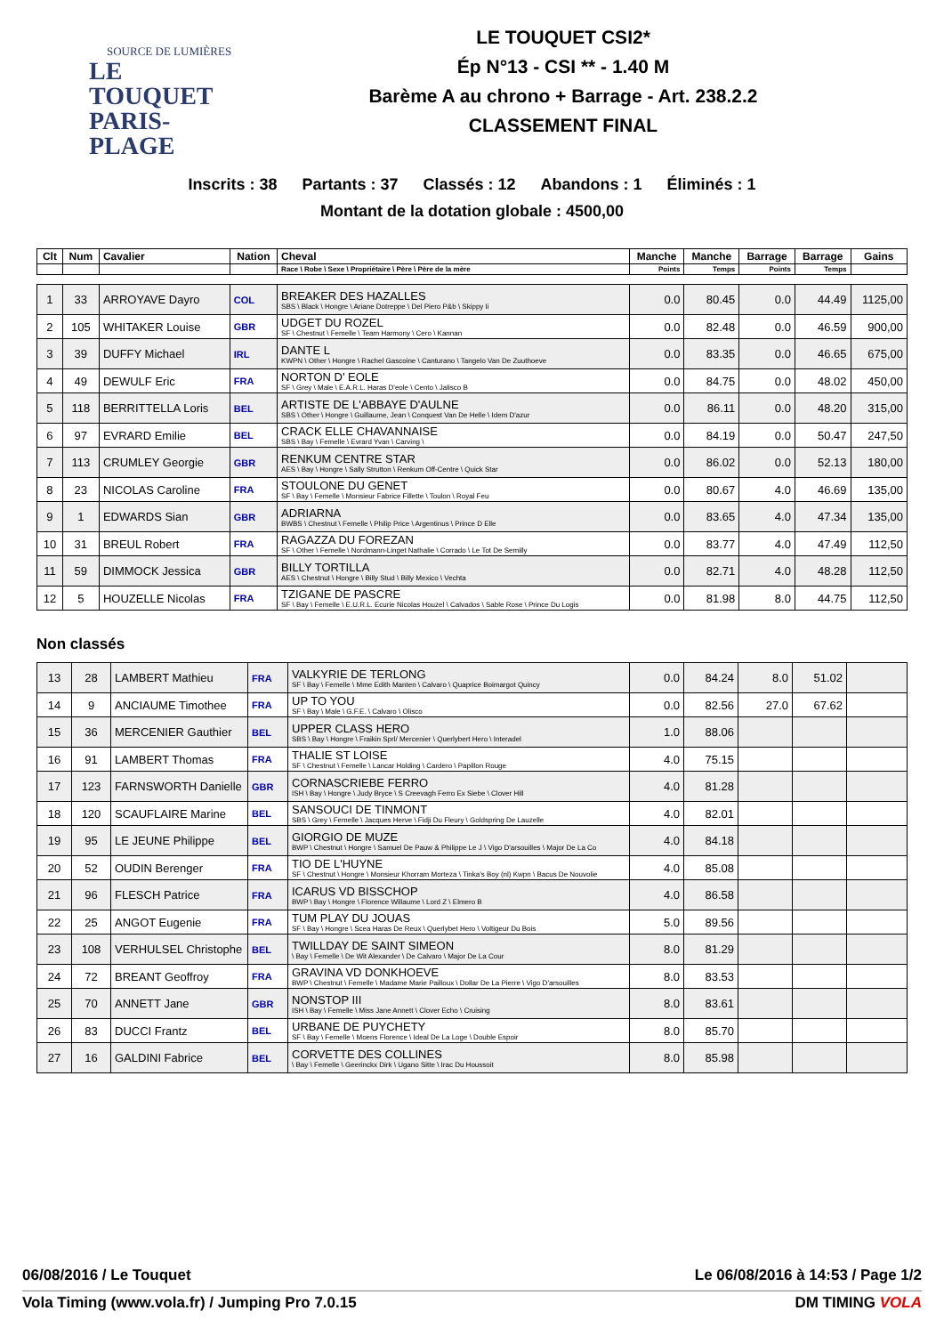SOURCE DE LUMIÈRES
LE TOUQUET
PARIS-PLAGE
LE TOUQUET CSI2*
Ép N°13 - CSI ** - 1.40 M
Barème A au chrono + Barrage - Art. 238.2.2
CLASSEMENT FINAL
Inscrits : 38 Partants : 37 Classés : 12 Abandons : 1 Éliminés : 1
Montant de la dotation globale : 4500,00
| Clt | Num | Cavalier | Nation | Cheval | Manche | Manche | Barrage | Barrage | Gains |
| --- | --- | --- | --- | --- | --- | --- | --- | --- | --- |
| | | | | Race \ Robe \ Sexe \ Propriétaire \ Père \ Père de la mère | Points | Temps | Points | Temps | |
| 1 | 33 | ARROYAVE Dayro | COL | BREAKER DES HAZALLES SBS \ Black \ Hongre \ Ariane Dotreppe \ Del Piero P&b \ Skippy Ii | 0.0 | 80.45 | 0.0 | 44.49 | 1125,00 |
| 2 | 105 | WHITAKER Louise | GBR | UDGET DU ROZEL SF \ Chestnut \ Femelle \ Team Harmony \ Cero \ Kannan | 0.0 | 82.48 | 0.0 | 46.59 | 900,00 |
| 3 | 39 | DUFFY Michael | IRL | DANTE L KWPN \ Other \ Hongre \ Rachel Gascoine \ Canturano \ Tangelo Van De Zuuthoeve | 0.0 | 83.35 | 0.0 | 46.65 | 675,00 |
| 4 | 49 | DEWULF Eric | FRA | NORTON D' EOLE SF \ Grey \ Male \ E.A.R.L. Haras D'eole \ Cento \ Jalisco B | 0.0 | 84.75 | 0.0 | 48.02 | 450,00 |
| 5 | 118 | BERRITTELLA Loris | BEL | ARTISTE DE L'ABBAYE D'AULNE SBS \ Other \ Hongre \ Guillaume, Jean \ Conquest Van De Helle \ Idem D'azur | 0.0 | 86.11 | 0.0 | 48.20 | 315,00 |
| 6 | 97 | EVRARD Emilie | BEL | CRACK ELLE CHAVANNAISE SBS \ Bay \ Femelle \ Evrard Yvan \ Carving \ | 0.0 | 84.19 | 0.0 | 50.47 | 247,50 |
| 7 | 113 | CRUMLEY Georgie | GBR | RENKUM CENTRE STAR AES \ Bay \ Hongre \ Sally Strutton \ Renkum Off-Centre \ Quick Star | 0.0 | 86.02 | 0.0 | 52.13 | 180,00 |
| 8 | 23 | NICOLAS Caroline | FRA | STOULONE DU GENET SF \ Bay \ Femelle \ Monsieur Fabrice Fillette \ Toulon \ Royal Feu | 0.0 | 80.67 | 4.0 | 46.69 | 135,00 |
| 9 | 1 | EDWARDS Sian | GBR | ADRIARNA BWBS \ Chestnut \ Femelle \ Philip Price \ Argentinus \ Prince D Elle | 0.0 | 83.65 | 4.0 | 47.34 | 135,00 |
| 10 | 31 | BREUL Robert | FRA | RAGAZZA DU FOREZAN SF \ Other \ Femelle \ Nordmann-Linget Nathalie \ Corrado \ Le Tot De Semilly | 0.0 | 83.77 | 4.0 | 47.49 | 112,50 |
| 11 | 59 | DIMMOCK Jessica | GBR | BILLY TORTILLA AES \ Chestnut \ Hongre \ Billy Stud \ Billy Mexico \ Vechta | 0.0 | 82.71 | 4.0 | 48.28 | 112,50 |
| 12 | 5 | HOUZELLE Nicolas | FRA | TZIGANE DE PASCRE SF \ Bay \ Femelle \ E.U.R.L. Ecurie Nicolas Houzel \ Calvados \ Sable Rose \ Prince Du Logis | 0.0 | 81.98 | 8.0 | 44.75 | 112,50 |
Non classés
| 13 | 28 | LAMBERT Mathieu | FRA | VALKYRIE DE TERLONG SF \ Bay \ Femelle \ Mme Edith Manten \ Calvaro \ Quaprice Boimargot Quincy | 0.0 | 84.24 | 8.0 | 51.02 | |
| 14 | 9 | ANCIAUME Timothee | FRA | UP TO YOU SF \ Bay \ Male \ G.F.E. \ Calvaro \ Olisco | 0.0 | 82.56 | 27.0 | 67.62 | |
| 15 | 36 | MERCENIER Gauthier | BEL | UPPER CLASS HERO SBS \ Bay \ Hongre \ Fraikin Sprl/ Mercenier \ Querlybert Hero \ Interadel | 1.0 | 88.06 | | | |
| 16 | 91 | LAMBERT Thomas | FRA | THALIE ST LOISE SF \ Chestnut \ Femelle \ Lancar Holding \ Cardero \ Papillon Rouge | 4.0 | 75.15 | | | |
| 17 | 123 | FARNSWORTH Danielle | GBR | CORNASCRIEBE FERRO ISH \ Bay \ Hongre \ Judy Bryce \ S Creevagh Ferro Ex Siebe \ Clover Hill | 4.0 | 81.28 | | | |
| 18 | 120 | SCAUFLAIRE Marine | BEL | SANSOUCI DE TINMONT SBS \ Grey \ Femelle \ Jacques Herve \ Fidji Du Fleury \ Goldspring De Lauzelle | 4.0 | 82.01 | | | |
| 19 | 95 | LE JEUNE Philippe | BEL | GIORGIO DE MUZE BWP \ Chestnut \ Hongre \ Samuel De Pauw & Philippe Le J \ Vigo D'arsouilles \ Major De La Co | 4.0 | 84.18 | | | |
| 20 | 52 | OUDIN Berenger | FRA | TIO DE L'HUYNE SF \ Chestnut \ Hongre \ Monsieur Khorram Morteza \ Tinka's Boy (nl) Kwpn \ Bacus De Nouvolie | 4.0 | 85.08 | | | |
| 21 | 96 | FLESCH Patrice | FRA | ICARUS VD BISSCHOP BWP \ Bay \ Hongre \ Florence Willaume \ Lord Z \ Elmero B | 4.0 | 86.58 | | | |
| 22 | 25 | ANGOT Eugenie | FRA | TUM PLAY DU JOUAS SF \ Bay \ Hongre \ Scea Haras De Reux \ Querlybet Hero \ Voltigeur Du Bois | 5.0 | 89.56 | | | |
| 23 | 108 | VERHULSEL Christophe | BEL | TWILLDAY DE SAINT SIMEON \ Bay \ Femelle \ De Wit Alexander \ De Calvaro \ Major De La Cour | 8.0 | 81.29 | | | |
| 24 | 72 | BREANT Geoffroy | FRA | GRAVINA VD DONKHOEVE BWP \ Chestnut \ Femelle \ Madame Marie Pailloux \ Dollar De La Pierre \ Vigo D'arsouilles | 8.0 | 83.53 | | | |
| 25 | 70 | ANNETT Jane | GBR | NONSTOP III ISH \ Bay \ Femelle \ Miss Jane Annett \ Clover Echo \ Cruising | 8.0 | 83.61 | | | |
| 26 | 83 | DUCCI Frantz | BEL | URBANE DE PUYCHETY SF \ Bay \ Femelle \ Moens Florence \ Ideal De La Loge \ Double Espoir | 8.0 | 85.70 | | | |
| 27 | 16 | GALDINI Fabrice | BEL | CORVETTE DES COLLINES \ Bay \ Femelle \ Geerinckx Dirk \ Ugano Sitte \ Irac Du Houssoit | 8.0 | 85.98 | | | |
06/08/2016 / Le Touquet Le 06/08/2016 à 14:53 / Page 1/2
Vola Timing (www.vola.fr) / Jumping Pro 7.0.15 DM TIMING VOLA